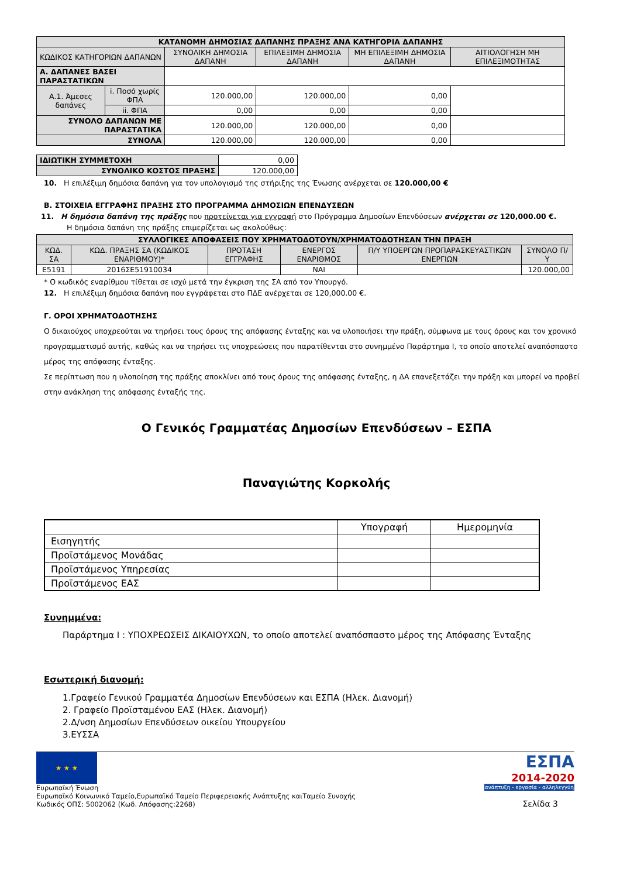| ΚΑΤΑΝΟΜΗ ΔΗΜΟΣΙΑΣ ΔΑΠΑΝΗΣ ΠΡΑΞΗΣ ΑΝΑ ΚΑΤΗΓΟΡΙΑ ΔΑΠΑΝΗΣ | | | | | |
| --- | --- | --- | --- | --- | --- |
| ΚΩΔΙΚΟΣ ΚΑΤΗΓΟΡΙΩΝ ΔΑΠΑΝΩΝ | | ΣΥΝΟΛΙΚΗ ΔΗΜΟΣΙΑ ΔΑΠΑΝΗ | ΕΠΙΛΕΞΙΜΗ ΔΗΜΟΣΙΑ ΔΑΠΑΝΗ | ΜΗ ΕΠΙΛΕΞΙΜΗ ΔΗΜΟΣΙΑ ΔΑΠΑΝΗ | ΑΙΤΙΟΛΟΓΗΣΗ ΜΗ ΕΠΙΛΕΞΙΜΟΤΗΤΑΣ |
| Α. ΔΑΠΑΝΕΣ ΒΑΣΕΙ ΠΑΡΑΣΤΑΤΙΚΩΝ | | | | | |
| Α.1. Άμεσες δαπάνες | i. Ποσό χωρίς ΦΠΑ | 120.000,00 | 120.000,00 | 0,00 | |
| | ii. ΦΠΑ | 0,00 | 0,00 | 0,00 | |
| ΣΥΝΟΛΟ ΔΑΠΑΝΩΝ ΜΕ ΠΑΡΑΣΤΑΤΙΚΑ | | 120.000,00 | 120.000,00 | 0,00 | |
| ΣΥΝΟΛΑ | | 120.000,00 | 120.000,00 | 0,00 | |
| ΙΔΙΩΤΙΚΗ ΣΥΜΜΕΤΟΧΗ | 0,00 |
| ΣΥΝΟΛΙΚΟ ΚΟΣΤΟΣ ΠΡΑΞΗΣ | 120.000,00 |
10. Η επιλέξιμη δημόσια δαπάνη για τον υπολογισμό της στήριξης της Ένωσης ανέρχεται σε 120.000,00 €
Β. ΣΤΟΙΧΕΙΑ ΕΓΓΡΑΦΗΣ ΠΡΑΞΗΣ ΣΤΟ ΠΡΟΓΡΑΜΜΑ ΔΗΜΟΣΙΩΝ ΕΠΕΝΔΥΣΕΩΝ
11. Η δημόσια δαπάνη της πράξης που προτείνεται για εγγραφή στο Πρόγραμμα Δημοσίων Επενδύσεων ανέρχεται σε 120,000.00 €.
Η δημόσια δαπάνη της πράξης επιμερίζεται ως ακολούθως:
| ΣΥΛΛΟΓΙΚΕΣ ΑΠΟΦΑΣΕΙΣ ΠΟΥ ΧΡΗΜΑΤΟΔΟΤΟΥΝ/ΧΡΗΜΑΤΟΔΟΤΗΣΑΝ ΤΗΝ ΠΡΑΞΗ | | | | | |
| --- | --- | --- | --- | --- | --- |
| ΚΩΔ. ΣΑ | ΚΩΔ. ΠΡΑΞΗΣ ΣΑ (ΚΩΔΙΚΟΣ ΕΝΑΡΙΘΜΟΥ)* | ΠΡΟΤΑΣΗ ΕΓΓΡΑΦΗΣ | ΕΝΕΡΓΟΣ ΕΝΑΡΙΘΜΟΣ | Π/Υ ΥΠΟΕΡΓΩΝ ΠΡΟΠΑΡΑΣΚΕΥΑΣΤΙΚΩΝ ΕΝΕΡΓΙΩΝ | ΣΥΝΟΛΟ Π/Υ |
| Ε5191 | 2016ΣΕ51910034 | | ΝΑΙ | | 120.000,00 |
* Ο κωδικός εναρίθμου τίθεται σε ισχύ μετά την έγκριση της ΣΑ από τον Υπουργό.
12. Η επιλέξιμη δημόσια δαπάνη που εγγράφεται στο ΠΔΕ ανέρχεται σε 120,000.00 €.
Γ. ΟΡΟΙ ΧΡΗΜΑΤΟΔΟΤΗΣΗΣ
Ο δικαιούχος υποχρεούται να τηρήσει τους όρους της απόφασης ένταξης και να υλοποιήσει την πράξη, σύμφωνα με τους όρους και τον χρονικό προγραμματισμό αυτής, καθώς και να τηρήσει τις υποχρεώσεις που παρατίθενται στο συνημμένο Παράρτημα Ι, το οποίο αποτελεί αναπόσπαστο μέρος της απόφασης ένταξης.
Σε περίπτωση που η υλοποίηση της πράξης αποκλίνει από τους όρους της απόφασης ένταξης, η ΔΑ επανεξετάζει την πράξη και μπορεί να προβεί στην ανάκληση της απόφασης ένταξής της.
Ο Γενικός Γραμματέας Δημοσίων Επενδύσεων – ΕΣΠΑ
Παναγιώτης Κορκολής
| | Υπογραφή | Ημερομηνία |
| Εισηγητής | | |
| Προϊστάμενος Μονάδας | | |
| Προϊστάμενος Υπηρεσίας | | |
| Προϊστάμενος ΕΑΣ | | |
Συνημμένα:
Παράρτημα Ι : ΥΠΟΧΡΕΩΣΕΙΣ ΔΙΚΑΙΟΥΧΩΝ, το οποίο αποτελεί αναπόσπαστο μέρος της Απόφασης Ένταξης
Εσωτερική διανομή:
1.Γραφείο Γενικού Γραμματέα Δημοσίων Επενδύσεων και ΕΣΠΑ (Ηλεκ. Διανομή)
2. Γραφείο Προϊσταμένου ΕΑΣ (Ηλεκ. Διανομή)
2.Δ/νση Δημοσίων Επενδύσεων οικείου Υπουργείου
3.ΕΥΣΣΑ
★ ★ ★
Ευρωπαϊκή Ένωση
Ευρωπαϊκό Κοινωνικό Ταμείο,Ευρωπαϊκό Ταμείο Περιφερειακής Ανάπτυξης καιΤαμείο Συνοχής
Κωδικός ΟΠΣ: 5002062 (Κωδ. Απόφασης:2268)
ΕΣΠΑ
2014-2020
ανάπτυξη - εργασία - αλληλεγγύη
Σελίδα 3